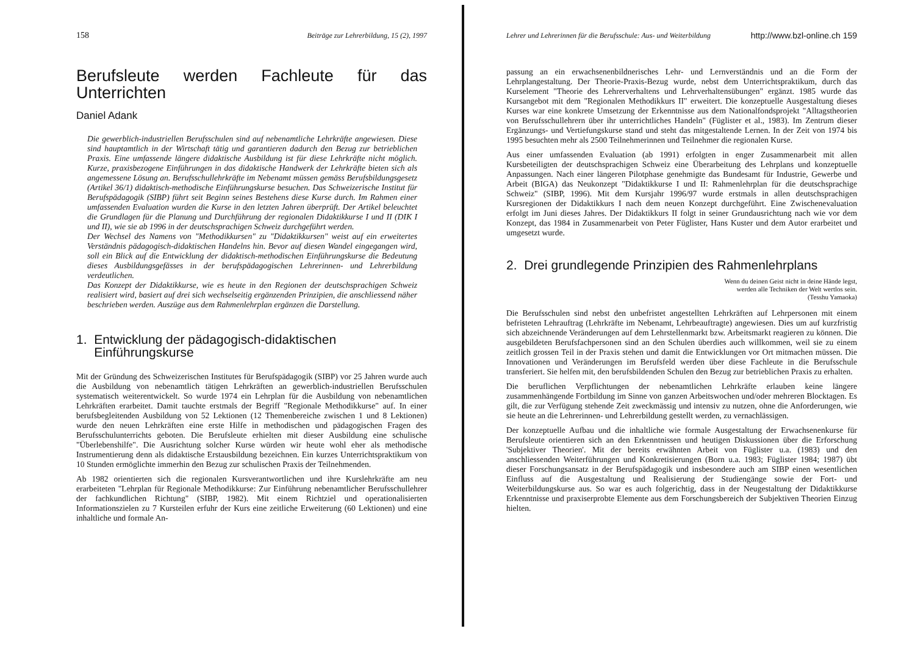158 Beiträge zur Lehrerbildung, 15 (2), 1997
Berufsleute werden Fachleute für das Unterrichten
Daniel Adank
Die gewerblich-industriellen Berufsschulen sind auf nebenamtliche Lehrkräfte angewiesen. Diese sind hauptamtlich in der Wirtschaft tätig und garantieren dadurch den Bezug zur betrieblichen Praxis. Eine umfassende längere didaktische Ausbildung ist für diese Lehrkräfte nicht möglich. Kurze, praxisbezogene Einführungen in das didaktische Handwerk der Lehrkräfte bieten sich als angemessene Lösung an. Berufsschullehrkräfte im Nebenamt müssen gemäss Berufsbildungsgesetz (Artikel 36/1) didaktisch-methodische Einführungskurse besuchen. Das Schweizerische Institut für Berufspädagogik (SIBP) führt seit Beginn seines Bestehens diese Kurse durch. Im Rahmen einer umfassenden Evaluation wurden die Kurse in den letzten Jahren überprüft. Der Artikel beleuchtet die Grundlagen für die Planung und Durchführung der regionalen Didaktikkurse I und II (DIK I und II), wie sie ab 1996 in der deutschsprachigen Schweiz durchgeführt werden.
Der Wechsel des Namens von "Methodikkursen" zu "Didaktikkursen" weist auf ein erweitertes Verständnis pädagogisch-didaktischen Handelns hin. Bevor auf diesen Wandel eingegangen wird, soll ein Blick auf die Entwicklung der didaktisch-methodischen Einführungskurse die Bedeutung dieses Ausbildungsgefässes in der berufspädagogischen Lehrerinnen- und Lehrerbildung verdeutlichen.
Das Konzept der Didaktikkurse, wie es heute in den Regionen der deutschsprachigen Schweiz realisiert wird, basiert auf drei sich wechselseitig ergänzenden Prinzipien, die anschliessend näher beschrieben werden. Auszüge aus dem Rahmenlehrplan ergänzen die Darstellung.
1. Entwicklung der pädagogisch-didaktischen
Einführungskurse
Mit der Gründung des Schweizerischen Institutes für Berufspädagogik (SIBP) vor 25 Jahren wurde auch die Ausbildung von nebenamtlich tätigen Lehrkräften an gewerblich-industriellen Berufsschulen systematisch weiterentwickelt. So wurde 1974 ein Lehrplan für die Ausbildung von nebenamtlichen Lehrkräften erarbeitet. Damit tauchte erstmals der Begriff "Regionale Methodikkurse" auf. In einer berufsbegleitenden Ausbildung von 52 Lektionen (12 Themenbereiche zwischen 1 und 8 Lektionen) wurde den neuen Lehrkräften eine erste Hilfe in methodischen und pädagogischen Fragen des Berufsschulunterrichts geboten. Die Berufsleute erhielten mit dieser Ausbildung eine schulische "Überlebenshilfe". Die Ausrichtung solcher Kurse würden wir heute wohl eher als methodische Instrumentierung denn als didaktische Erstausbildung bezeichnen. Ein kurzes Unterrichtspraktikum von 10 Stunden ermöglichte immerhin den Bezug zur schulischen Praxis der Teilnehmenden.
Ab 1982 orientierten sich die regionalen Kursverantwortlichen und ihre Kurslehrkräfte am neu erarbeiteten "Lehrplan für Regionale Methodikkurse: Zur Einführung nebenamtlicher Berufsschullehrer der fachkundlichen Richtung" (SIBP, 1982). Mit einem Richtziel und operationalisierten Informationszielen zu 7 Kursteilen erfuhr der Kurs eine zeitliche Erweiterung (60 Lektionen) und eine inhaltliche und formale An-
Lehrer und Lehrerinnen für die Berufsschule: Aus- und Weiterbildung http://www.bzl-online.ch 159
passung an ein erwachsenenbildnerisches Lehr- und Lernverständnis und an die Form der Lehrplangestaltung. Der Theorie-Praxis-Bezug wurde, nebst dem Unterrichtspraktikum, durch das Kurselement "Theorie des Lehrerverhaltens und Lehrverhaltensübungen" ergänzt. 1985 wurde das Kursangebot mit dem "Regionalen Methodikkurs II" erweitert. Die konzeptuelle Ausgestaltung dieses Kurses war eine konkrete Umsetzung der Erkenntnisse aus dem Nationalfondsprojekt "Alltagstheorien von Berufsschullehrern über ihr unterrichtliches Handeln" (Füglister et al., 1983). Im Zentrum dieser Ergänzungs- und Vertiefungskurse stand und steht das mitgestaltende Lernen. In der Zeit von 1974 bis 1995 besuchten mehr als 2500 Teilnehmerinnen und Teilnehmer die regionalen Kurse.
Aus einer umfassenden Evaluation (ab 1991) erfolgten in enger Zusammenarbeit mit allen Kursbeteiligten der deutschsprachigen Schweiz eine Überarbeitung des Lehrplans und konzeptuelle Anpassungen. Nach einer längeren Pilotphase genehmigte das Bundesamt für Industrie, Gewerbe und Arbeit (BIGA) das Neukonzept "Didaktikkurse I und II: Rahmenlehrplan für die deutschsprachige Schweiz" (SIBP, 1996). Mit dem Kursjahr 1996/97 wurde erstmals in allen deutschsprachigen Kursregionen der Didaktikkurs I nach dem neuen Konzept durchgeführt. Eine Zwischenevaluation erfolgt im Juni dieses Jahres. Der Didaktikkurs II folgt in seiner Grundausrichtung nach wie vor dem Konzept, das 1984 in Zusammenarbeit von Peter Füglister, Hans Kuster und dem Autor erarbeitet und umgesetzt wurde.
2. Drei grundlegende Prinzipien des Rahmenlehrplans
Wenn du deinen Geist nicht in deine Hände legst,
werden alle Techniken der Welt wertlos sein.
(Tesshu Yamaoka)
Die Berufsschulen sind nebst den unbefristet angestellten Lehrkräften auf Lehrpersonen mit einem befristeten Lehrauftrag (Lehrkräfte im Nebenamt, Lehrbeauftragte) angewiesen. Dies um auf kurzfristig sich abzeichnende Veränderungen auf dem Lehrstellenmarkt bzw. Arbeitsmarkt reagieren zu können. Die ausgebildeten Berufsfachpersonen sind an den Schulen überdies auch willkommen, weil sie zu einem zeitlich grossen Teil in der Praxis stehen und damit die Entwicklungen vor Ort mitmachen müssen. Die Innovationen und Veränderungen im Berufsfeld werden über diese Fachleute in die Berufsschule transferiert. Sie helfen mit, den berufsbildenden Schulen den Bezug zur betrieblichen Praxis zu erhalten.
Die beruflichen Verpflichtungen der nebenamtlichen Lehrkräfte erlauben keine längere zusammenhängende Fortbildung im Sinne von ganzen Arbeitswochen und/oder mehreren Blocktagen. Es gilt, die zur Verfügung stehende Zeit zweckmässig und intensiv zu nutzen, ohne die Anforderungen, wie sie heute an die Lehrerinnen- und Lehrerbildung gestellt werden, zu vernachlässigen.
Der konzeptuelle Aufbau und die inhaltliche wie formale Ausgestaltung der Erwachsenenkurse für Berufsleute orientieren sich an den Erkenntnissen und heutigen Diskussionen über die Erforschung 'Subjektiver Theorien'. Mit der bereits erwähnten Arbeit von Füglister u.a. (1983) und den anschliessenden Weiterführungen und Konkretisierungen (Born u.a. 1983; Füglister 1984; 1987) übt dieser Forschungsansatz in der Berufspädagogik und insbesondere auch am SIBP einen wesentlichen Einfluss auf die Ausgestaltung und Realisierung der Studiengänge sowie der Fort- und Weiterbildungskurse aus. So war es auch folgerichtig, dass in der Neugestaltung der Didaktikkurse Erkenntnisse und praxiserprobte Elemente aus dem Forschungsbereich der Subjektiven Theorien Einzug hielten.